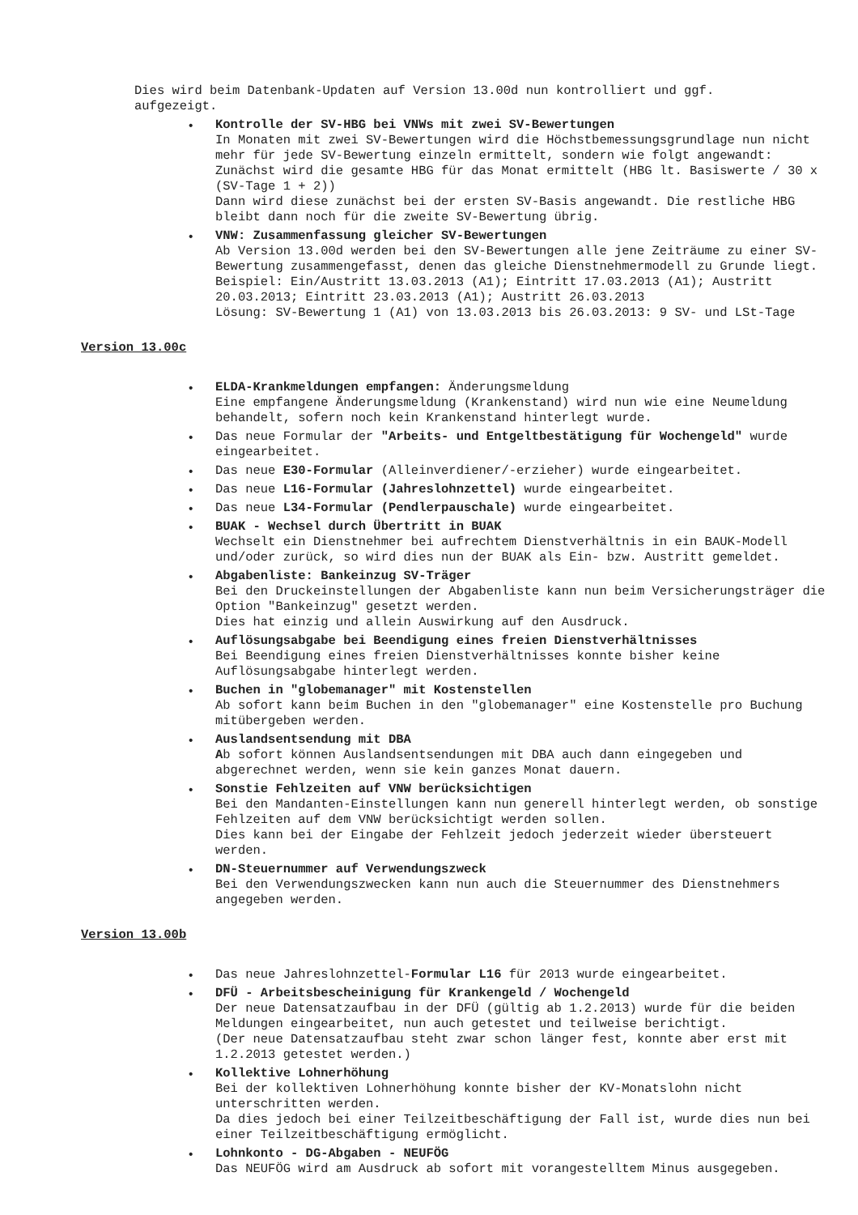Dies wird beim Datenbank-Updaten auf Version 13.00d nun kontrolliert und ggf.
aufgezeigt.
• Kontrolle der SV-HBG bei VNWs mit zwei SV-Bewertungen
In Monaten mit zwei SV-Bewertungen wird die Höchstbemessungsgrundlage nun nicht mehr für jede SV-Bewertung einzeln ermittelt, sondern wie folgt angewandt:
Zunächst wird die gesamte HBG für das Monat ermittelt (HBG lt. Basiswerte / 30 x (SV-Tage 1 + 2))
Dann wird diese zunächst bei der ersten SV-Basis angewandt. Die restliche HBG bleibt dann noch für die zweite SV-Bewertung übrig.
• VNW: Zusammenfassung gleicher SV-Bewertungen
Ab Version 13.00d werden bei den SV-Bewertungen alle jene Zeiträume zu einer SV-Bewertung zusammengefasst, denen das gleiche Dienstnehmermodell zu Grunde liegt.
Beispiel: Ein/Austritt 13.03.2013 (A1); Eintritt 17.03.2013 (A1); Austritt 20.03.2013; Eintritt 23.03.2013 (A1); Austritt 26.03.2013
Lösung: SV-Bewertung 1 (A1) von 13.03.2013 bis 26.03.2013: 9 SV- und LSt-Tage
Version 13.00c
• ELDA-Krankmeldungen empfangen: Änderungsmeldung
Eine empfangene Änderungsmeldung (Krankenstand) wird nun wie eine Neumeldung behandelt, sofern noch kein Krankenstand hinterlegt wurde.
• Das neue Formular der "Arbeits- und Entgeltbestätigung für Wochengeld" wurde eingearbeitet.
• Das neue E30-Formular (Alleinverdiener/-erzieher) wurde eingearbeitet.
• Das neue L16-Formular (Jahreslohnzettel) wurde eingearbeitet.
• Das neue L34-Formular (Pendlerpauschale) wurde eingearbeitet.
• BUAK - Wechsel durch Übertritt in BUAK
Wechselt ein Dienstnehmer bei aufrechtem Dienstverhältnis in ein BAUK-Modell und/oder zurück, so wird dies nun der BUAK als Ein- bzw. Austritt gemeldet.
• Abgabenliste: Bankeinzug SV-Träger
Bei den Druckeinstellungen der Abgabenliste kann nun beim Versicherungsträger die Option "Bankeinzug" gesetzt werden.
Dies hat einzig und allein Auswirkung auf den Ausdruck.
• Auflösungsabgabe bei Beendigung eines freien Dienstverhältnisses
Bei Beendigung eines freien Dienstverhältnisses konnte bisher keine Auflösungsabgabe hinterlegt werden.
• Buchen in "globemanager" mit Kostenstellen
Ab sofort kann beim Buchen in den "globemanager" eine Kostenstelle pro Buchung mitübergeben werden.
• Auslandsentsendung mit DBA
Ab sofort können Auslandsentsendungen mit DBA auch dann eingegeben und abgerechnet werden, wenn sie kein ganzes Monat dauern.
• Sonstie Fehlzeiten auf VNW berücksichtigen
Bei den Mandanten-Einstellungen kann nun generell hinterlegt werden, ob sonstige Fehlzeiten auf dem VNW berücksichtigt werden sollen.
Dies kann bei der Eingabe der Fehlzeit jedoch jederzeit wieder übersteuert werden.
• DN-Steuernummer auf Verwendungszweck
Bei den Verwendungszwecken kann nun auch die Steuernummer des Dienstnehmers angegeben werden.
Version 13.00b
• Das neue Jahreslohnzettel-Formular L16 für 2013 wurde eingearbeitet.
• DFÜ - Arbeitsbescheinigung für Krankengeld / Wochengeld
Der neue Datensatzaufbau in der DFÜ (gültig ab 1.2.2013) wurde für die beiden Meldungen eingearbeitet, nun auch getestet und teilweise berichtigt.
(Der neue Datensatzaufbau steht zwar schon länger fest, konnte aber erst mit 1.2.2013 getestet werden.)
• Kollektive Lohnerhöhung
Bei der kollektiven Lohnerhöhung konnte bisher der KV-Monatslohn nicht unterschritten werden.
Da dies jedoch bei einer Teilzeitbeschäftigung der Fall ist, wurde dies nun bei einer Teilzeitbeschäftigung ermöglicht.
• Lohnkonto - DG-Abgaben - NEUFÖG
Das NEUFÖG wird am Ausdruck ab sofort mit vorangestelltem Minus ausgegeben.